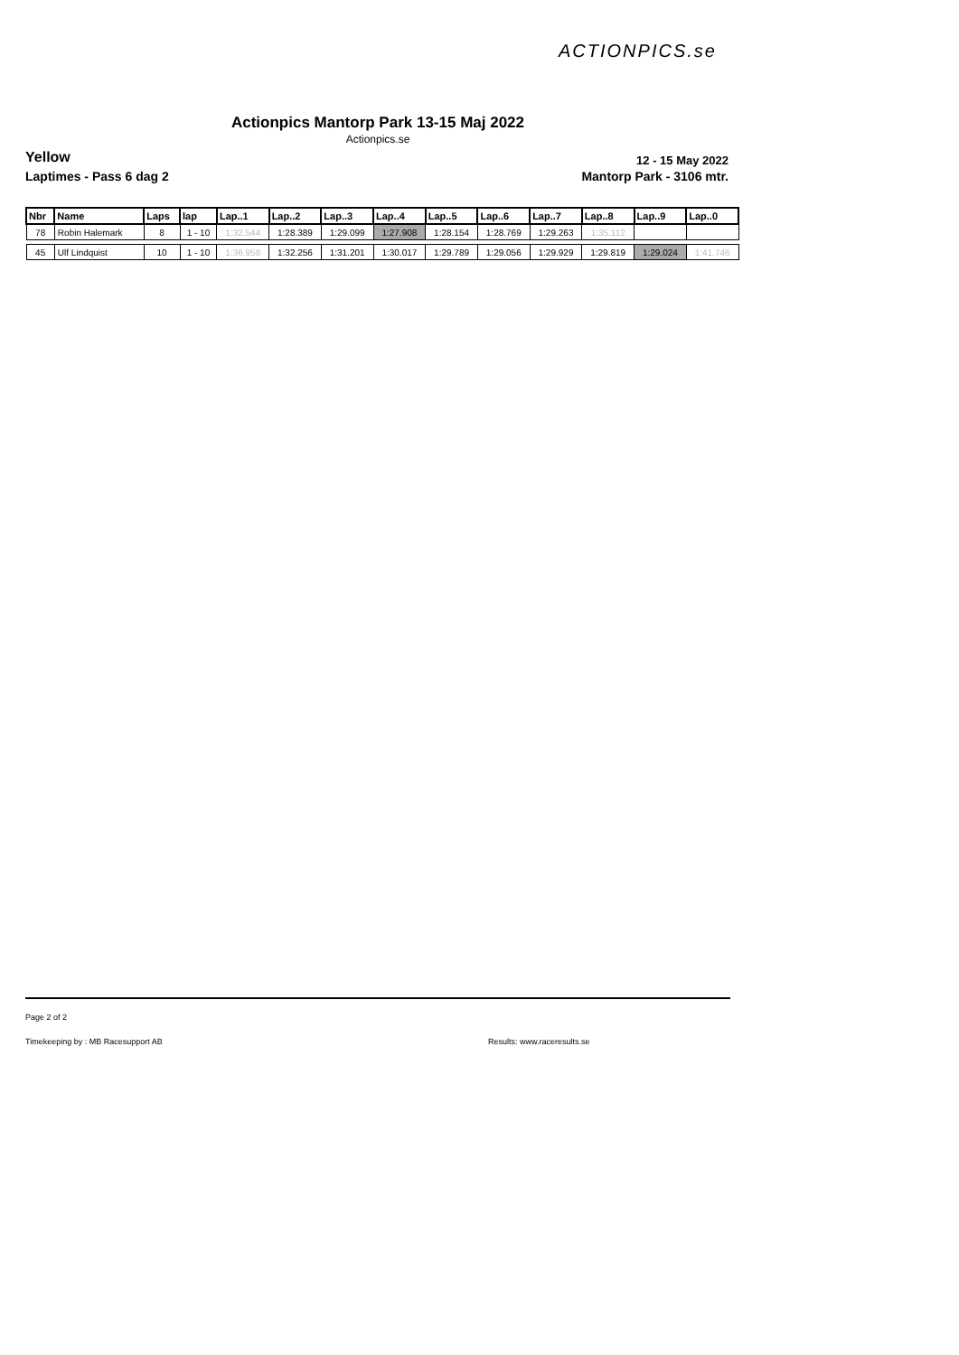ACTIONPICS.se
Actionpics Mantorp Park 13-15 Maj 2022
Actionpics.se
Yellow 12 - 15 May 2022
Laptimes - Pass 6 dag 2 Mantorp Park - 3106 mtr.
| Nbr | Name | Laps | lap | Lap..1 | Lap..2 | Lap..3 | Lap..4 | Lap..5 | Lap..6 | Lap..7 | Lap..8 | Lap..9 | Lap..0 |
| --- | --- | --- | --- | --- | --- | --- | --- | --- | --- | --- | --- | --- | --- |
| 78 | Robin Halemark | 8 | 1 - 10 | 1:32.544 | 1:28.389 | 1:29.099 | 1:27.908 | 1:28.154 | 1:28.769 | 1:29.263 | 1:35.112 | | |
| 45 | Ulf Lindquist | 10 | 1 - 10 | 1:36.958 | 1:32.256 | 1:31.201 | 1:30.017 | 1:29.789 | 1:29.056 | 1:29.929 | 1:29.819 | 1:29.024 | 1:41.746 |
Page 2 of 2
Timekeeping by : MB Racesupport AB
Results: www.raceresults.se